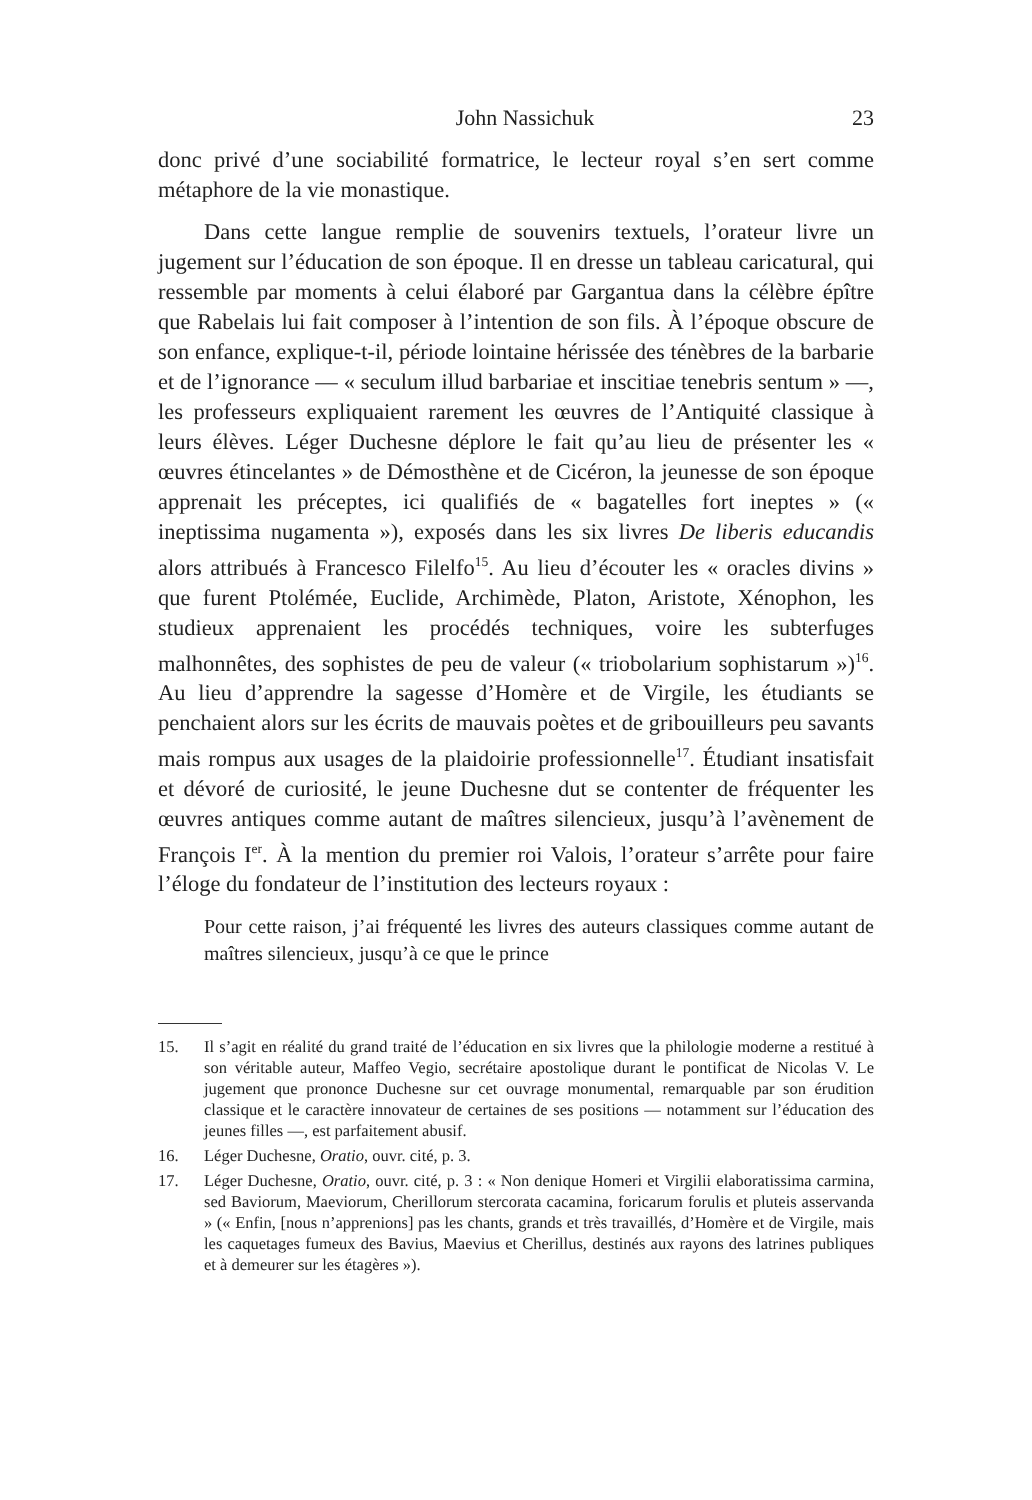John Nassichuk 23
donc privé d’une sociabilité formatrice, le lecteur royal s’en sert comme métaphore de la vie monastique.
Dans cette langue remplie de souvenirs textuels, l’orateur livre un jugement sur l’éducation de son époque. Il en dresse un tableau caricatural, qui ressemble par moments à celui élaboré par Gargantua dans la célèbre épître que Rabelais lui fait composer à l’intention de son fils. À l’époque obscure de son enfance, explique-t-il, période lointaine hérissée des ténèbres de la barbarie et de l’ignorance — « seculum illud barbariae et inscitiae tenebris sentum » —, les professeurs expliquaient rarement les œuvres de l’Antiquité classique à leurs élèves. Léger Duchesne déplore le fait qu’au lieu de présenter les « œuvres étincelantes » de Démosthène et de Cicéron, la jeunesse de son époque apprenait les préceptes, ici qualifiés de « bagatelles fort ineptes » (« ineptissima nugamenta »), exposés dans les six livres De liberis educandis alors attribués à Francesco Filelfo<sup>15</sup>. Au lieu d’écouter les « oracles divins » que furent Ptolémée, Euclide, Archimède, Platon, Aristote, Xénophon, les studieux apprenaient les procédés techniques, voire les subterfuges malhonnêtes, des sophistes de peu de valeur (« triobolarium sophistarum »)<sup>16</sup>. Au lieu d’apprendre la sagesse d’Homère et de Virgile, les étudiants se penchaient alors sur les écrits de mauvais poètes et de gribouilleurs peu savants mais rompus aux usages de la plaidoirie professionnelle<sup>17</sup>. Étudiant insatisfait et dévoré de curiosité, le jeune Duchesne dut se contenter de fréquenter les œuvres antiques comme autant de maîtres silencieux, jusqu’à l’avènement de François I<sup>er</sup>. À la mention du premier roi Valois, l’orateur s’arrête pour faire l’éloge du fondateur de l’institution des lecteurs royaux :
Pour cette raison, j’ai fréquenté les livres des auteurs classiques comme autant de maîtres silencieux, jusqu’à ce que le prince
15. Il s’agit en réalité du grand traité de l’éducation en six livres que la philologie moderne a restitué à son véritable auteur, Maffeo Vegio, secrétaire apostolique durant le pontificat de Nicolas V. Le jugement que prononce Duchesne sur cet ouvrage monumental, remarquable par son érudition classique et le caractère innovateur de certaines de ses positions — notamment sur l’éducation des jeunes filles —, est parfaitement abusif.
16. Léger Duchesne, Oratio, ouvr. cité, p. 3.
17. Léger Duchesne, Oratio, ouvr. cité, p. 3 : « Non denique Homeri et Virgilii elaboratissima carmina, sed Baviorum, Maeviorum, Cherillorum stercorata cacamina, foricarum forulis et pluteis asservanda » (« Enfin, [nous n’apprenions] pas les chants, grands et très travaillés, d’Homère et de Virgile, mais les caquetages fumeux des Bavius, Maevius et Cherillus, destinés aux rayons des latrines publiques et à demeurer sur les étagères »).